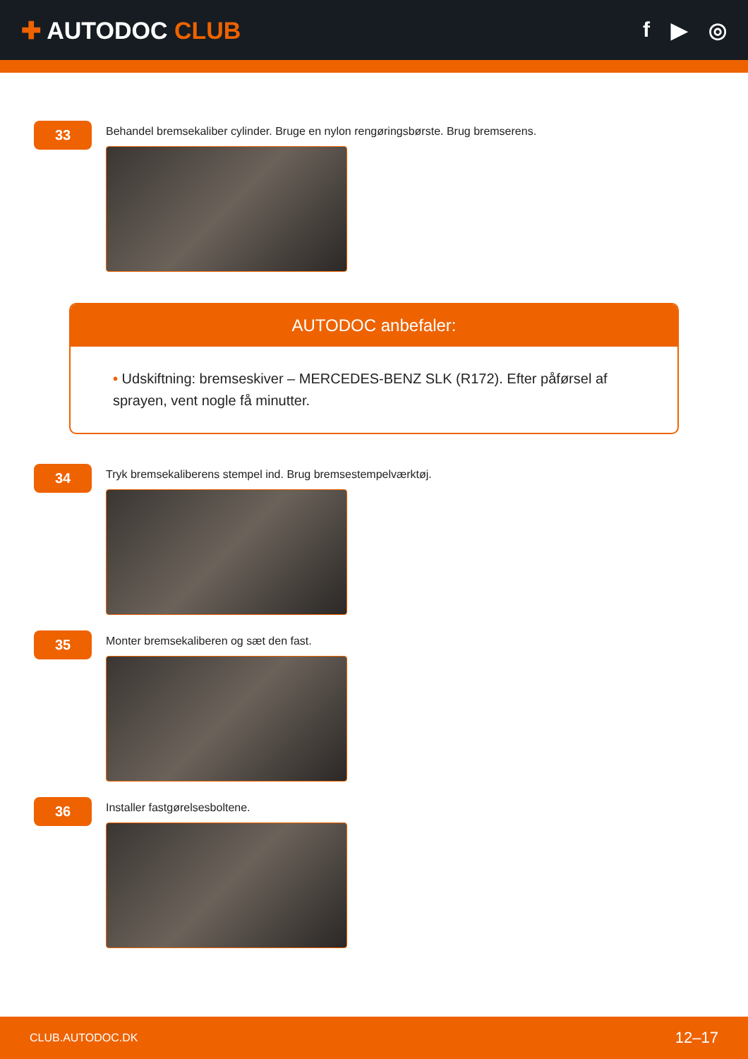✚ AUTODOC CLUB f ▶ ◎
33
Behandel bremsekaliber cylinder. Bruge en nylon rengøringsbørste. Brug bremserens.
AUTODOC anbefaler:
• Udskiftning: bremseskiver – MERCEDES-BENZ SLK (R172). Efter påførsel af sprayen, vent nogle få minutter.
34
Tryk bremsekaliberens stempel ind. Brug bremsestempelværktøj.
35
Monter bremsekaliberen og sæt den fast.
36
Installer fastgørelsesboltene.
CLUB.AUTODOC.DK 12–17